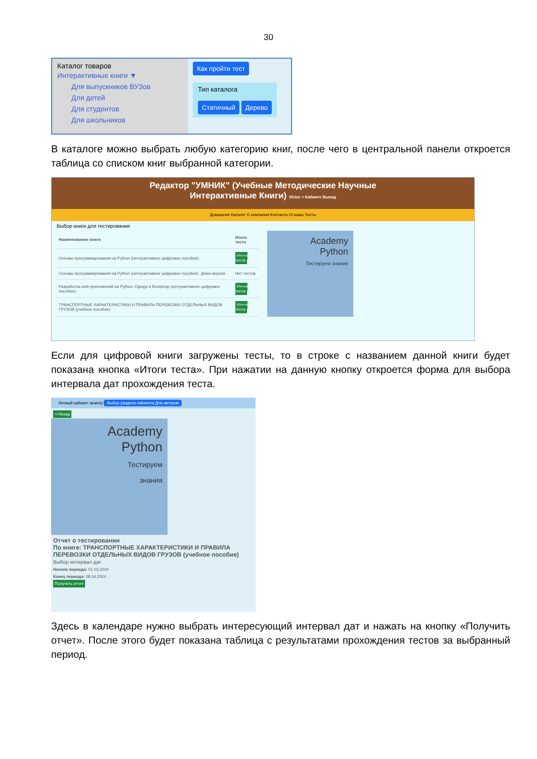30
Каталог товаров
Интерактивные книги ▼
Для выпускников ВУЗов
Для детей
Для студентов
Для школьников
Как пройти тест
Тип каталога
Статичный Дерево
В каталоге можно выбрать любую категорию книг, после чего в центральной панели откроется таблица со списком книг выбранной категории.
Редактор "УМНИК" (Учебные Методические Научные
Интерактивные Книги) Victor > Кабинет Выход
Домашняя Каталог О компании Контакты Отзывы Тесты
Выбор книги для тестирования
| Наименование книги | Итоги теста |
| --- | --- |
| Основы программирования на Python (интерактивное цифровое пособие). | Итоги теста |
| Основы программирования на Python (интерактивное цифровое пособие). Демо-версия | Нет тестов |
| Разработка web-приложений на Python, Django и Bootstrap (интерактивное цифровое пособие). | Итоги теста |
| ТРАНСПОРТНЫЕ ХАРАКТЕРИСТИКИ И ПРАВИЛА ПЕРЕВОЗКИ ОТДЕЛЬНЫХ ВИДОВ ГРУЗОВ (учебное пособие) | Итоги теста |
Academy
Python
Тестируем знания
Если для цифровой книги загружены тесты, то в строке с названием данной книги будет показана кнопка «Итоги теста». При нажатии на данную кнопку откроется форма для выбора интервала дат прохождения теста.
Личный кабинет anatoly Выбор раздела кабинета Для авторов
<-Назад
Academy
Python
Тестируем
знания
Отчет о тестировании
По книге: ТРАНСПОРТНЫЕ ХАРАКТЕРИСТИКИ И ПРАВИЛА ПЕРЕВОЗКИ ОТДЕЛЬНЫХ ВИДОВ ГРУЗОВ (учебное пособие)
Выбор интервал дат
Начало периода: 01.03.2024
Конец периода: 08.04.2024
Получить отчет
Здесь в календаре нужно выбрать интересующий интервал дат и нажать на кнопку «Получить отчет». После этого будет показана таблица с результатами прохождения тестов за выбранный период.